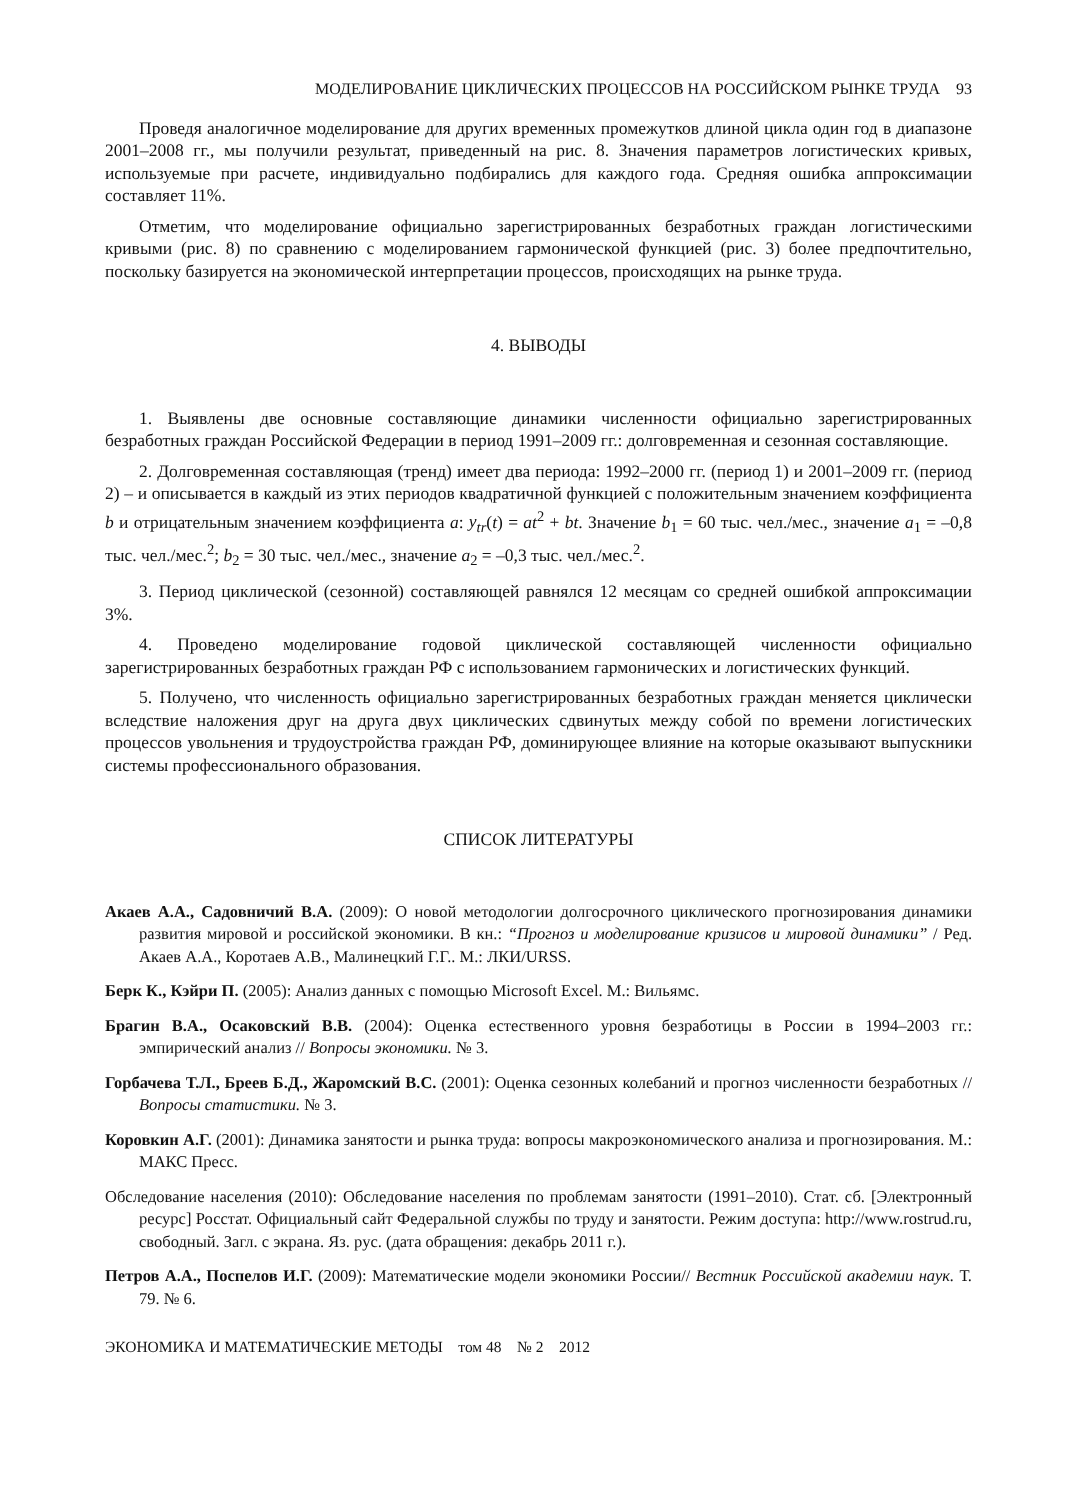МОДЕЛИРОВАНИЕ ЦИКЛИЧЕСКИХ ПРОЦЕССОВ НА РОССИЙСКОМ РЫНКЕ ТРУДА 93
Проведя аналогичное моделирование для других временных промежутков длиной цикла один год в диапазоне 2001–2008 гг., мы получили результат, приведенный на рис. 8. Значения параметров логистических кривых, используемые при расчете, индивидуально подбирались для каждого года. Средняя ошибка аппроксимации составляет 11%.
Отметим, что моделирование официально зарегистрированных безработных граждан логистическими кривыми (рис. 8) по сравнению с моделированием гармонической функцией (рис. 3) более предпочтительно, поскольку базируется на экономической интерпретации процессов, происходящих на рынке труда.
4. ВЫВОДЫ
1. Выявлены две основные составляющие динамики численности официально зарегистрированных безработных граждан Российской Федерации в период 1991–2009 гг.: долговременная и сезонная составляющие.
2. Долговременная составляющая (тренд) имеет два периода: 1992–2000 гг. (период 1) и 2001–2009 гг. (период 2) – и описывается в каждый из этих периодов квадратичной функцией с положительным значением коэффициента b и отрицательным значением коэффициента a: y<sub>tr</sub>(t) = at<sup>2</sup> + bt. Значение b<sub>1</sub> = 60 тыс. чел./мес., значение a<sub>1</sub> = –0,8 тыс. чел./мес.<sup>2</sup>; b<sub>2</sub> = 30 тыс. чел./мес., значение a<sub>2</sub> = –0,3 тыс. чел./мес.<sup>2</sup>.
3. Период циклической (сезонной) составляющей равнялся 12 месяцам со средней ошибкой аппроксимации 3%.
4. Проведено моделирование годовой циклической составляющей численности официально зарегистрированных безработных граждан РФ с использованием гармонических и логистических функций.
5. Получено, что численность официально зарегистрированных безработных граждан меняется циклически вследствие наложения друг на друга двух циклических сдвинутых между собой по времени логистических процессов увольнения и трудоустройства граждан РФ, доминирующее влияние на которые оказывают выпускники системы профессионального образования.
СПИСОК ЛИТЕРАТУРЫ
Акаев А.А., Садовничий В.А. (2009): О новой методологии долгосрочного циклического прогнозирования динамики развития мировой и российской экономики. В кн.: “Прогноз и моделирование кризисов и мировой динамики” / Ред. Акаев А.А., Коротаев А.В., Малинецкий Г.Г.. М.: ЛКИ/URSS.
Берк К., Кэйри П. (2005): Анализ данных с помощью Microsoft Excel. М.: Вильямс.
Брагин В.А., Осаковский В.В. (2004): Оценка естественного уровня безработицы в России в 1994–2003 гг.: эмпирический анализ // Вопросы экономики. № 3.
Горбачева Т.Л., Бреев Б.Д., Жаромский В.С. (2001): Оценка сезонных колебаний и прогноз численности безработных // Вопросы статистики. № 3.
Коровкин А.Г. (2001): Динамика занятости и рынка труда: вопросы макроэкономического анализа и прогнозирования. М.: МАКС Пресс.
Обследование населения (2010): Обследование населения по проблемам занятости (1991–2010). Стат. сб. [Электронный ресурс] Росстат. Официальный сайт Федеральной службы по труду и занятости. Режим доступа: http://www.rostrud.ru, свободный. Загл. с экрана. Яз. рус. (дата обращения: декабрь 2011 г.).
Петров А.А., Поспелов И.Г. (2009): Математические модели экономики России// Вестник Российской академии наук. Т. 79. № 6.
ЭКОНОМИКА И МАТЕМАТИЧЕСКИЕ МЕТОДЫ том 48 № 2 2012